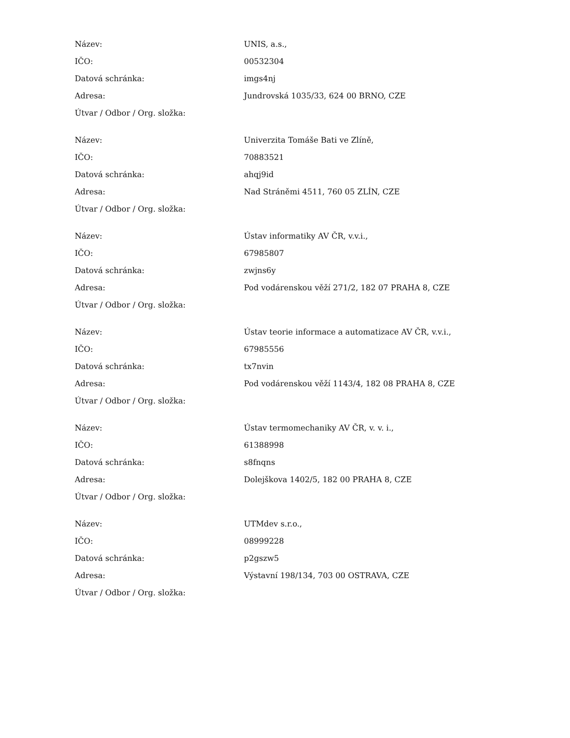| Název: | UNIS, a.s., |
| IČO: | 00532304 |
| Datová schránka: | imgs4nj |
| Adresa: | Jundrovská 1035/33, 624 00 BRNO, CZE |
| Útvar / Odbor / Org. složka: | |
| Název: | Univerzita Tomáše Bati ve Zlíně, |
| IČO: | 70883521 |
| Datová schránka: | ahqj9id |
| Adresa: | Nad Stráněmi 4511, 760 05 ZLÍN, CZE |
| Útvar / Odbor / Org. složka: | |
| Název: | Ústav informatiky AV ČR, v.v.i., |
| IČO: | 67985807 |
| Datová schránka: | zwjns6y |
| Adresa: | Pod vodárenskou věží 271/2, 182 07 PRAHA 8, CZE |
| Útvar / Odbor / Org. složka: | |
| Název: | Ústav teorie informace a automatizace AV ČR, v.v.i., |
| IČO: | 67985556 |
| Datová schránka: | tx7nvin |
| Adresa: | Pod vodárenskou věží 1143/4, 182 08 PRAHA 8, CZE |
| Útvar / Odbor / Org. složka: | |
| Název: | Ústav termomechaniky AV ČR, v. v. i., |
| IČO: | 61388998 |
| Datová schránka: | s8fnqns |
| Adresa: | Dolejškova 1402/5, 182 00 PRAHA 8, CZE |
| Útvar / Odbor / Org. složka: | |
| Název: | UTMdev s.r.o., |
| IČO: | 08999228 |
| Datová schránka: | p2gszw5 |
| Adresa: | Výstavní 198/134, 703 00 OSTRAVA, CZE |
| Útvar / Odbor / Org. složka: | |